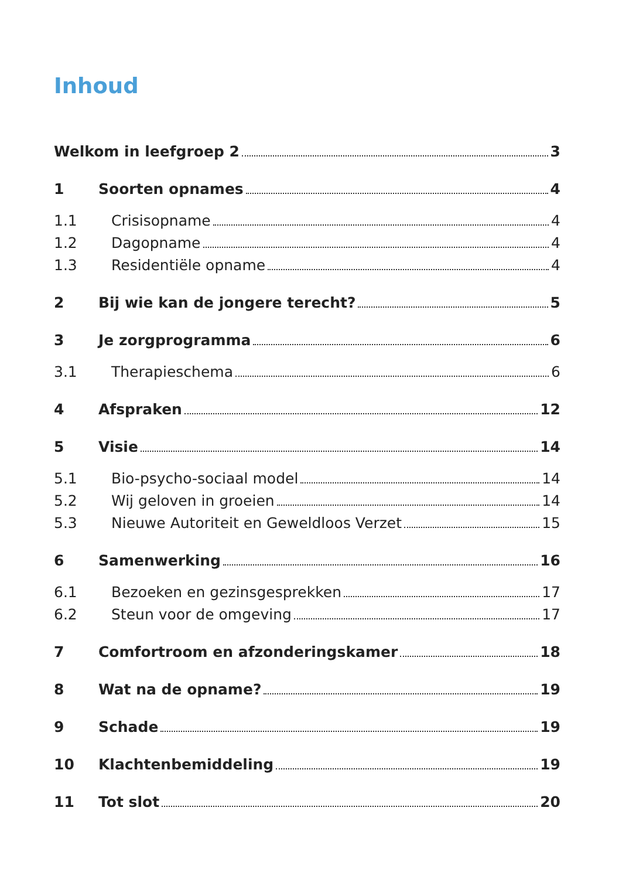Inhoud
Welkom in leefgroep 2 3
1 Soorten opnames 4
1.1 Crisisopname 4
1.2 Dagopname 4
1.3 Residentiële opname 4
2 Bij wie kan de jongere terecht? 5
3 Je zorgprogramma 6
3.1 Therapieschema 6
4 Afspraken 12
5 Visie 14
5.1 Bio-psycho-sociaal model 14
5.2 Wij geloven in groeien 14
5.3 Nieuwe Autoriteit en Geweldloos Verzet 15
6 Samenwerking 16
6.1 Bezoeken en gezinsgesprekken 17
6.2 Steun voor de omgeving 17
7 Comfortroom en afzonderingskamer 18
8 Wat na de opname? 19
9 Schade 19
10 Klachtenbemiddeling 19
11 Tot slot 20